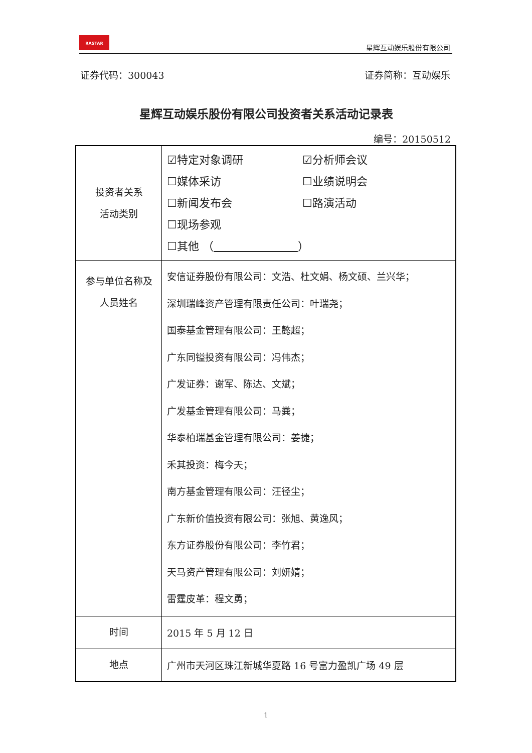RASTAR
星辉互动娱乐股份有限公司
证券代码：300043 证券简称：互动娱乐
星辉互动娱乐股份有限公司投资者关系活动记录表
编号：20150512
| 投资者关系 活动类别 | ☑特定对象调研 ☑分析师会议 ☐媒体采访 ☐业绩说明会 ☐新闻发布会 ☐路演活动 ☐现场参观 ☐其他 （ ） |
| 参与单位名称及 人员姓名 | 安信证券股份有限公司：文浩、杜文娟、杨文硕、兰兴华； 深圳瑞峰资产管理有限责任公司：叶瑞尧； 国泰基金管理有限公司：王懿超； 广东同镒投资有限公司：冯伟杰； 广发证券：谢军、陈达、文斌； 广发基金管理有限公司：马粪； 华泰柏瑞基金管理有限公司：姜捷； 禾其投资：梅今天； 南方基金管理有限公司：汪径尘； 广东新价值投资有限公司：张旭、黄逸风； 东方证券股份有限公司：李竹君； 天马资产管理有限公司：刘妍婧； 雷霆皮革：程文勇； |
| 时间 | 2015 年 5 月 12 日 |
| 地点 | 广州市天河区珠江新城华夏路 16 号富力盈凯广场 49 层 |
1